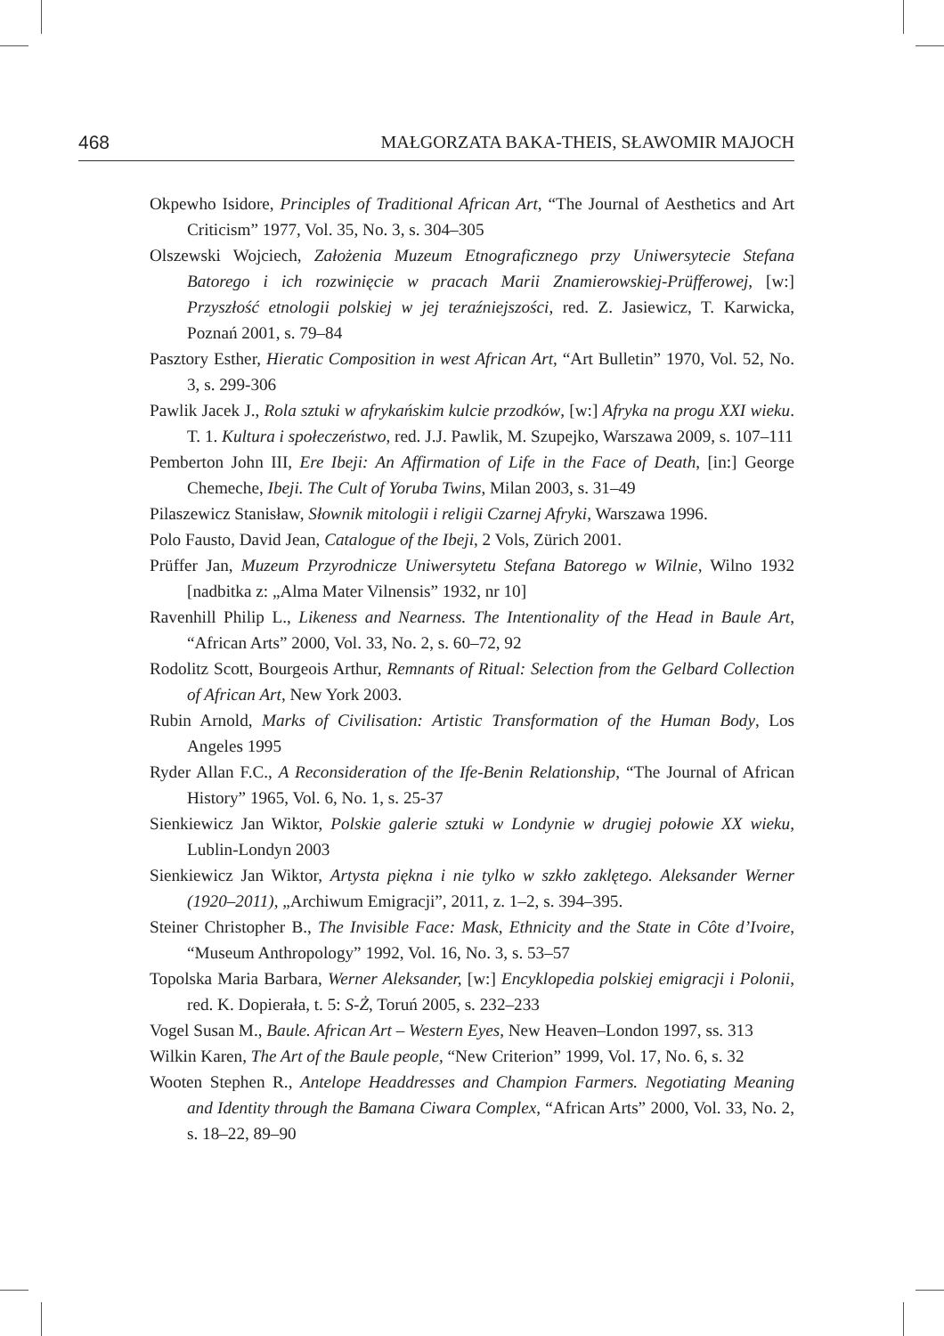468 MAŁGORZATA BAKA-THEIS, SŁAWOMIR MAJOCH
Okpewho Isidore, Principles of Traditional African Art, “The Journal of Aesthetics and Art Criticism” 1977, Vol. 35, No. 3, s. 304–305
Olszewski Wojciech, Założenia Muzeum Etnograficznego przy Uniwersytecie Stefana Batorego i ich rozwinięcie w pracach Marii Znamierowskiej-Prüfferowej, [w:] Przyszłość etnologii polskiej w jej teraźniejszości, red. Z. Jasiewicz, T. Karwicka, Poznań 2001, s. 79–84
Pasztory Esther, Hieratic Composition in west African Art, “Art Bulletin” 1970, Vol. 52, No. 3, s. 299-306
Pawlik Jacek J., Rola sztuki w afrykańskim kulcie przodków, [w:] Afryka na progu XXI wieku. T. 1. Kultura i społeczeństwo, red. J.J. Pawlik, M. Szupejko, Warszawa 2009, s. 107–111
Pemberton John III, Ere Ibeji: An Affirmation of Life in the Face of Death, [in:] George Chemeche, Ibeji. The Cult of Yoruba Twins, Milan 2003, s. 31–49
Pilaszewicz Stanisław, Słownik mitologii i religii Czarnej Afryki, Warszawa 1996.
Polo Fausto, David Jean, Catalogue of the Ibeji, 2 Vols, Zürich 2001.
Prüffer Jan, Muzeum Przyrodnicze Uniwersytetu Stefana Batorego w Wilnie, Wilno 1932 [nadbitka z: „Alma Mater Vilnensis” 1932, nr 10]
Ravenhill Philip L., Likeness and Nearness. The Intentionality of the Head in Baule Art, “African Arts” 2000, Vol. 33, No. 2, s. 60–72, 92
Rodolitz Scott, Bourgeois Arthur, Remnants of Ritual: Selection from the Gelbard Collection of African Art, New York 2003.
Rubin Arnold, Marks of Civilisation: Artistic Transformation of the Human Body, Los Angeles 1995
Ryder Allan F.C., A Reconsideration of the Ife-Benin Relationship, “The Journal of African History” 1965, Vol. 6, No. 1, s. 25-37
Sienkiewicz Jan Wiktor, Polskie galerie sztuki w Londynie w drugiej połowie XX wieku, Lublin-Londyn 2003
Sienkiewicz Jan Wiktor, Artysta piękna i nie tylko w szkło zaklętego. Aleksander Werner (1920–2011), „Archiwum Emigracji”, 2011, z. 1–2, s. 394–395.
Steiner Christopher B., The Invisible Face: Mask, Ethnicity and the State in Côte d’Ivoire, “Museum Anthropology” 1992, Vol. 16, No. 3, s. 53–57
Topolska Maria Barbara, Werner Aleksander, [w:] Encyklopedia polskiej emigracji i Polonii, red. K. Dopierała, t. 5: S-Ż, Toruń 2005, s. 232–233
Vogel Susan M., Baule. African Art – Western Eyes, New Heaven–London 1997, ss. 313
Wilkin Karen, The Art of the Baule people, “New Criterion” 1999, Vol. 17, No. 6, s. 32
Wooten Stephen R., Antelope Headdresses and Champion Farmers. Negotiating Meaning and Identity through the Bamana Ciwara Complex, “African Arts” 2000, Vol. 33, No. 2, s. 18–22, 89–90